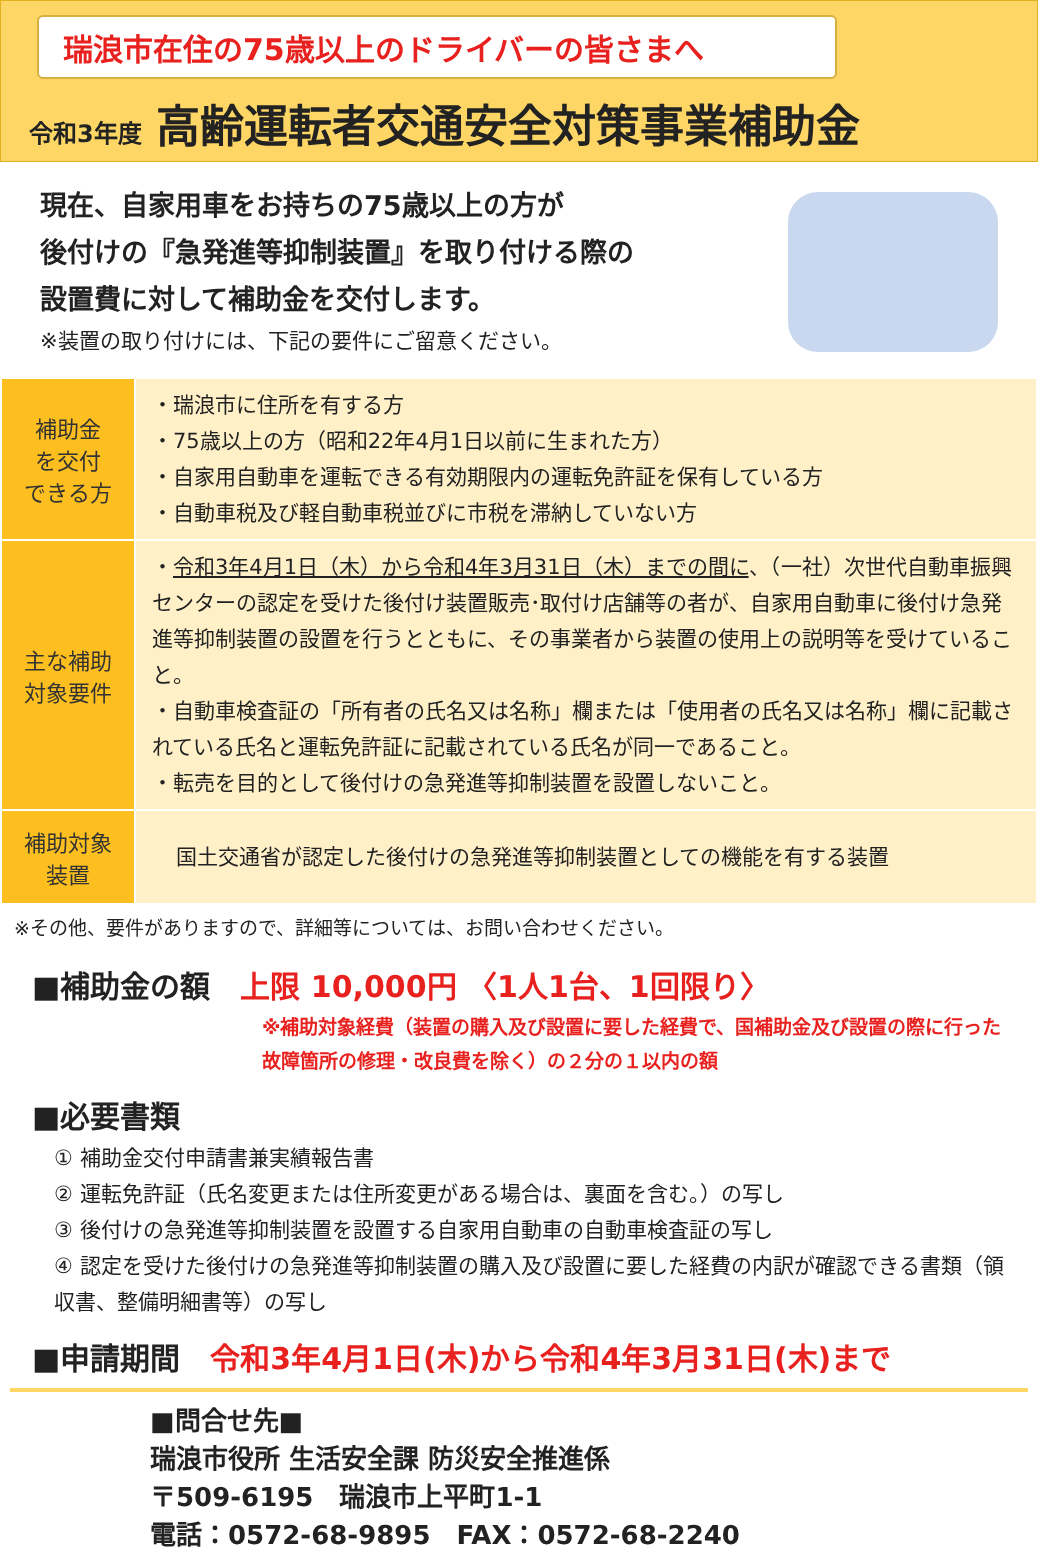瑞浪市在住の75歳以上のドライバーの皆さまへ
令和3年度 高齢運転者交通安全対策事業補助金
現在、自家用車をお持ちの75歳以上の方が
後付けの『急発進等抑制装置』を取り付ける際の
設置費に対して補助金を交付します。
※装置の取り付けには、下記の要件にご留意ください。
| 補助金 を交付 できる方 | ・瑞浪市に住所を有する方 ・75歳以上の方（昭和22年4月1日以前に生まれた方） ・自家用自動車を運転できる有効期限内の運転免許証を保有している方 ・自動車税及び軽自動車税並びに市税を滞納していない方 |
| 主な補助 対象要件 | ・ 令和3年4月1日（木）から令和4年3月31日（木）までの間に 、（一社）次世代自動車振興センターの認定を受けた後付け装置販売･取付け店舗等の者が、自家用自動車に後付け急発進等抑制装置の設置を行うとともに、その事業者から装置の使用上の説明等を受けていること。 ・自動車検査証の「所有者の氏名又は名称」欄または「使用者の氏名又は名称」欄に記載されている氏名と運転免許証に記載されている氏名が同一であること。 ・転売を目的として後付けの急発進等抑制装置を設置しないこと。 |
| 補助対象 装置 | 国土交通省が認定した後付けの急発進等抑制装置としての機能を有する装置 |
※その他、要件がありますので、詳細等については、お問い合わせください。
■補助金の額　上限 10,000円 〈1人1台、1回限り〉
※補助対象経費（装置の購入及び設置に要した経費で、国補助金及び設置の際に行った故障箇所の修理・改良費を除く）の２分の１以内の額
■必要書類
① 補助金交付申請書兼実績報告書
② 運転免許証（氏名変更または住所変更がある場合は、裏面を含む。）の写し
③ 後付けの急発進等抑制装置を設置する自家用自動車の自動車検査証の写し
④ 認定を受けた後付けの急発進等抑制装置の購入及び設置に要した経費の内訳が確認できる書類（領収書、整備明細書等）の写し
■申請期間　令和3年4月1日(木)から令和4年3月31日(木)まで
■問合せ先■
瑞浪市役所 生活安全課 防災安全推進係
〒509-6195　瑞浪市上平町1-1
電話：0572-68-9895　FAX：0572-68-2240